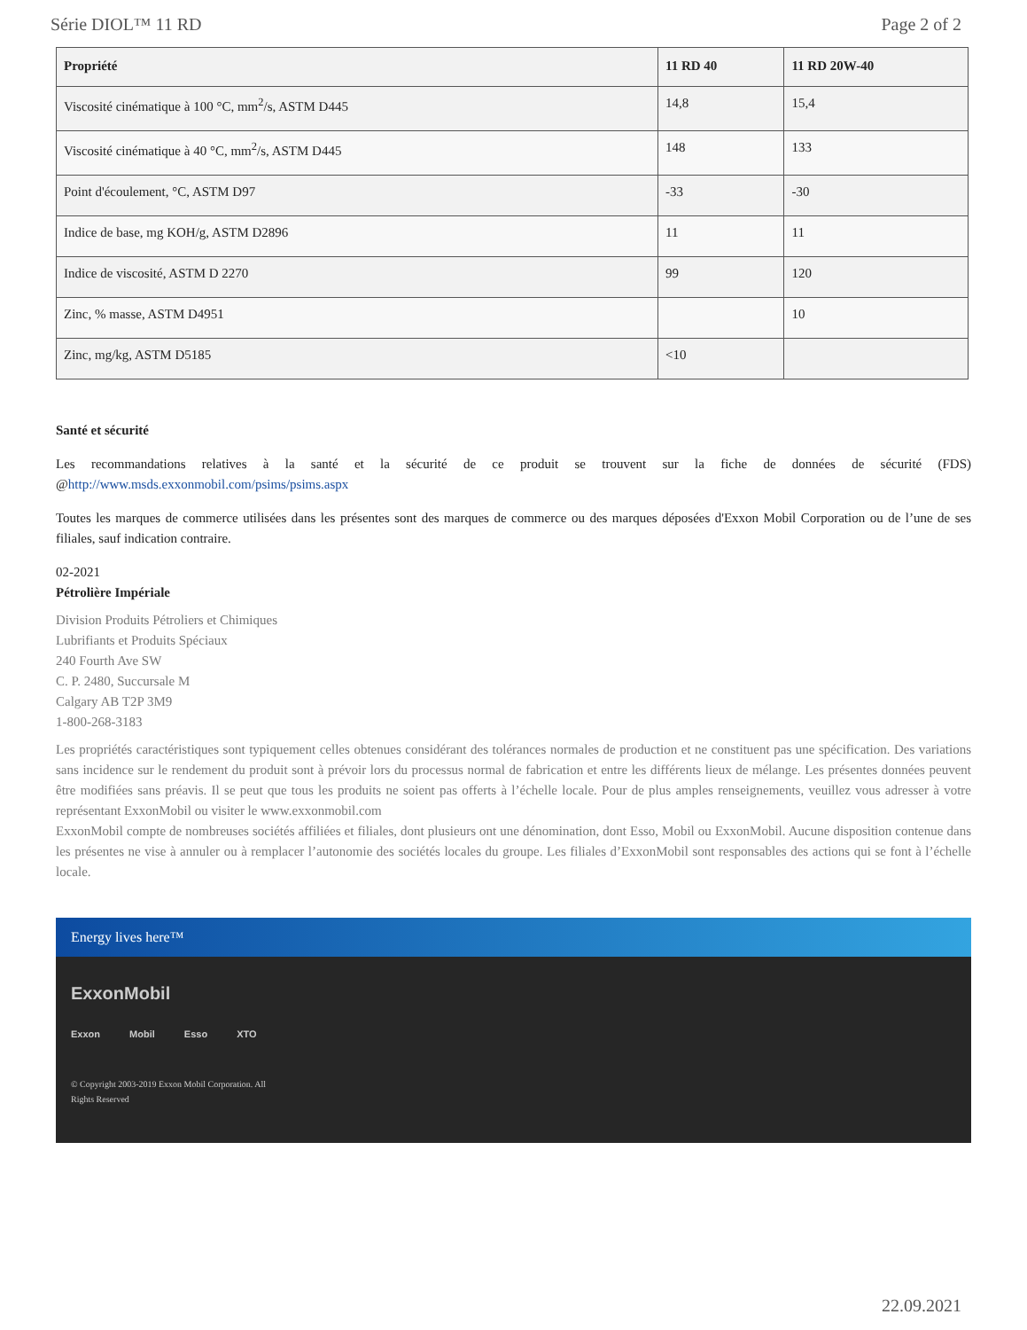Série DIOL™ 11 RD Page 2 of 2
| Propriété | 11 RD 40 | 11 RD 20W-40 |
| --- | --- | --- |
| Viscosité cinématique à 100 °C, mm<sup>2</sup>/s, ASTM D445 | 14,8 | 15,4 |
| Viscosité cinématique à 40 °C, mm<sup>2</sup>/s, ASTM D445 | 148 | 133 |
| Point d'écoulement, °C, ASTM D97 | -33 | -30 |
| Indice de base, mg KOH/g, ASTM D2896 | 11 | 11 |
| Indice de viscosité, ASTM D 2270 | 99 | 120 |
| Zinc, % masse, ASTM D4951 | | 10 |
| Zinc, mg/kg, ASTM D5185 | <10 | |
Santé et sécurité
Les recommandations relatives à la santé et la sécurité de ce produit se trouvent sur la fiche de données de sécurité (FDS) @http://www.msds.exxonmobil.com/psims/psims.aspx
Toutes les marques de commerce utilisées dans les présentes sont des marques de commerce ou des marques déposées d'Exxon Mobil Corporation ou de l’une de ses filiales, sauf indication contraire.
02-2021
Pétrolière Impériale
Division Produits Pétroliers et Chimiques
Lubrifiants et Produits Spéciaux
240 Fourth Ave SW
C. P. 2480, Succursale M
Calgary AB T2P 3M9
1-800-268-3183
Les propriétés caractéristiques sont typiquement celles obtenues considérant des tolérances normales de production et ne constituent pas une spécification. Des variations sans incidence sur le rendement du produit sont à prévoir lors du processus normal de fabrication et entre les différents lieux de mélange. Les présentes données peuvent être modifiées sans préavis. Il se peut que tous les produits ne soient pas offerts à l’échelle locale. Pour de plus amples renseignements, veuillez vous adresser à votre représentant ExxonMobil ou visiter le www.exxonmobil.com
ExxonMobil compte de nombreuses sociétés affiliées et filiales, dont plusieurs ont une dénomination, dont Esso, Mobil ou ExxonMobil. Aucune disposition contenue dans les présentes ne vise à annuler ou à remplacer l’autonomie des sociétés locales du groupe. Les filiales d’ExxonMobil sont responsables des actions qui se font à l’échelle locale.
Energy lives here™
ExxonMobil
Exxon Mobil Esso XTO
© Copyright 2003-2019 Exxon Mobil Corporation. All
Rights Reserved
22.09.2021